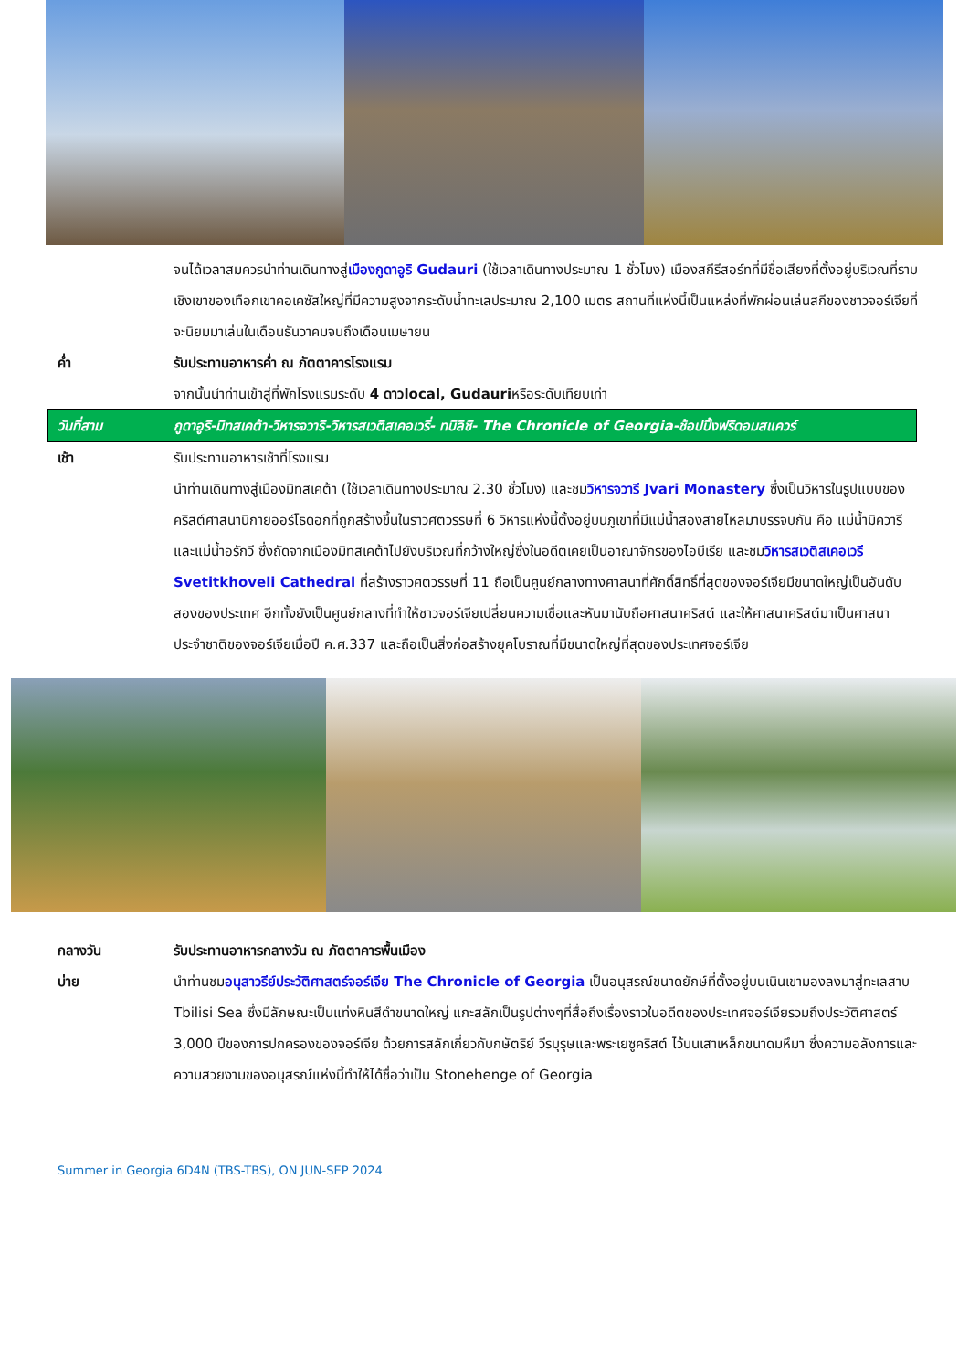จนได้เวลาสมควรนำท่านเดินทางสู่เมืองกูดาอูริ Gudauri (ใช้เวลาเดินทางประมาณ 1 ชั่วโมง) เมืองสกีรีสอร์ทที่มีชื่อเสียงที่ตั้งอยู่บริเวณที่ราบเชิงเขาของเทือกเขาคอเคซัสใหญ่ที่มีความสูงจากระดับน้ำทะเลประมาณ 2,100 เมตร สถานที่แห่งนี้เป็นแหล่งที่พักผ่อนเล่นสกีของชาวจอร์เจียที่จะนิยมมาเล่นในเดือนธันวาคมจนถึงเดือนเมษายน
ค่ำ รับประทานอาหารค่ำ ณ ภัตตาคารโรงแรม
จากนั้นนำท่านเข้าสู่ที่พักโรงแรมระดับ 4 ดาวlocal, Gudauriหรือระดับเทียบเท่า
วันที่สาม กูดาอูริ-มิทสเคต้า-วิหารจวารี-วิหารสเวติสเคอเวรี่- ทบิลิซี- The Chronicle of Georgia-ช้อปปิ้งฟรีดอมสแควร์
เช้า รับประทานอาหารเช้าที่โรงแรม
นำท่านเดินทางสู่เมืองมิทสเคต้า (ใช้เวลาเดินทางประมาณ 2.30 ชั่วโมง) และชมวิหารจวารี Jvari Monastery ซึ่งเป็นวิหารในรูปแบบของคริสต์ศาสนานิกายออร์โธดอกที่ถูกสร้างขึ้นในราวศตวรรษที่ 6 วิหารแห่งนี้ตั้งอยู่บนภูเขาที่มีแม่น้ำสองสายไหลมาบรรจบกัน คือ แม่น้ำมิควารี และแม่น้ำอรักวี ซึ่งถัดจากเมืองมิทสเคต้าไปยังบริเวณที่กว้างใหญ่ซึ่งในอดีตเคยเป็นอาณาจักรของไอบีเรีย และชมวิหารสเวติสเคอเวรี Svetitkhoveli Cathedral ที่สร้างราวศตวรรษที่ 11 ถือเป็นศูนย์กลางทางศาสนาที่ศักดิ์สิทธิ์ที่สุดของจอร์เจียมีขนาดใหญ่เป็นอันดับสองของประเทศ อีกทั้งยังเป็นศูนย์กลางที่ทำให้ชาวจอร์เจียเปลี่ยนความเชื่อและหันมานับถือศาสนาคริสต์ และให้ศาสนาคริสต์มาเป็นศาสนาประจำชาติของจอร์เจียเมื่อปี ค.ศ.337 และถือเป็นสิ่งก่อสร้างยุคโบราณที่มีขนาดใหญ่ที่สุดของประเทศจอร์เจีย
กลางวัน รับประทานอาหารกลางวัน ณ ภัตตาคารพื้นเมือง
บ่าย นำท่านชมอนุสาวรีย์ประวัติศาสตร์จอร์เจีย The Chronicle of Georgia เป็นอนุสรณ์ขนาดยักษ์ที่ตั้งอยู่บนเนินเขามองลงมาสู่ทะเลสาบ Tbilisi Sea ซึ่งมีลักษณะเป็นแท่งหินสีดำขนาดใหญ่ แกะสลักเป็นรูปต่างๆที่สื่อถึงเรื่องราวในอดีตของประเทศจอร์เจียรวมถึงประวัติศาสตร์ 3,000 ปีของการปกครองของจอร์เจีย ด้วยการสลักเกี่ยวกับกษัตริย์ วีรบุรุษและพระเยซูคริสต์ ไว้บนเสาเหล็กขนาดมหึมา ซึ่งความอลังการและความสวยงามของอนุสรณ์แห่งนี้ทำให้ได้ชื่อว่าเป็น Stonehenge of Georgia
Summer in Georgia 6D4N (TBS-TBS), ON JUN-SEP 2024